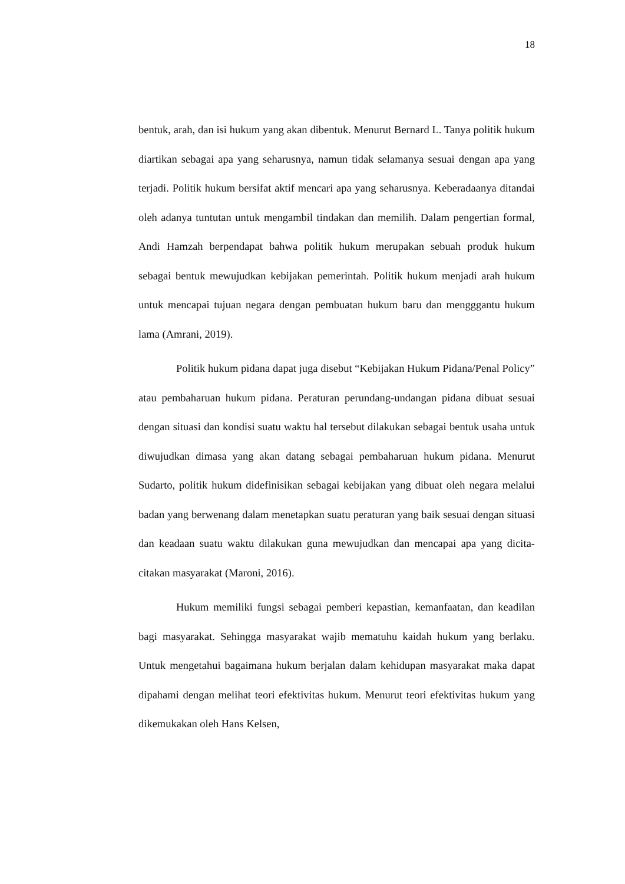18
bentuk, arah, dan isi hukum yang akan dibentuk. Menurut Bernard L. Tanya politik hukum diartikan sebagai apa yang seharusnya, namun tidak selamanya sesuai dengan apa yang terjadi. Politik hukum bersifat aktif mencari apa yang seharusnya. Keberadaanya ditandai oleh adanya tuntutan untuk mengambil tindakan dan memilih. Dalam pengertian formal, Andi Hamzah berpendapat bahwa politik hukum merupakan sebuah produk hukum sebagai bentuk mewujudkan kebijakan pemerintah. Politik hukum menjadi arah hukum untuk mencapai tujuan negara dengan pembuatan hukum baru dan mengggantu hukum lama (Amrani, 2019).
Politik hukum pidana dapat juga disebut “Kebijakan Hukum Pidana/Penal Policy” atau pembaharuan hukum pidana. Peraturan perundang-undangan pidana dibuat sesuai dengan situasi dan kondisi suatu waktu hal tersebut dilakukan sebagai bentuk usaha untuk diwujudkan dimasa yang akan datang sebagai pembaharuan hukum pidana. Menurut Sudarto, politik hukum didefinisikan sebagai kebijakan yang dibuat oleh negara melalui badan yang berwenang dalam menetapkan suatu peraturan yang baik sesuai dengan situasi dan keadaan suatu waktu dilakukan guna mewujudkan dan mencapai apa yang dicita-citakan masyarakat (Maroni, 2016).
Hukum memiliki fungsi sebagai pemberi kepastian, kemanfaatan, dan keadilan bagi masyarakat. Sehingga masyarakat wajib mematuhu kaidah hukum yang berlaku. Untuk mengetahui bagaimana hukum berjalan dalam kehidupan masyarakat maka dapat dipahami dengan melihat teori efektivitas hukum. Menurut teori efektivitas hukum yang dikemukakan oleh Hans Kelsen,